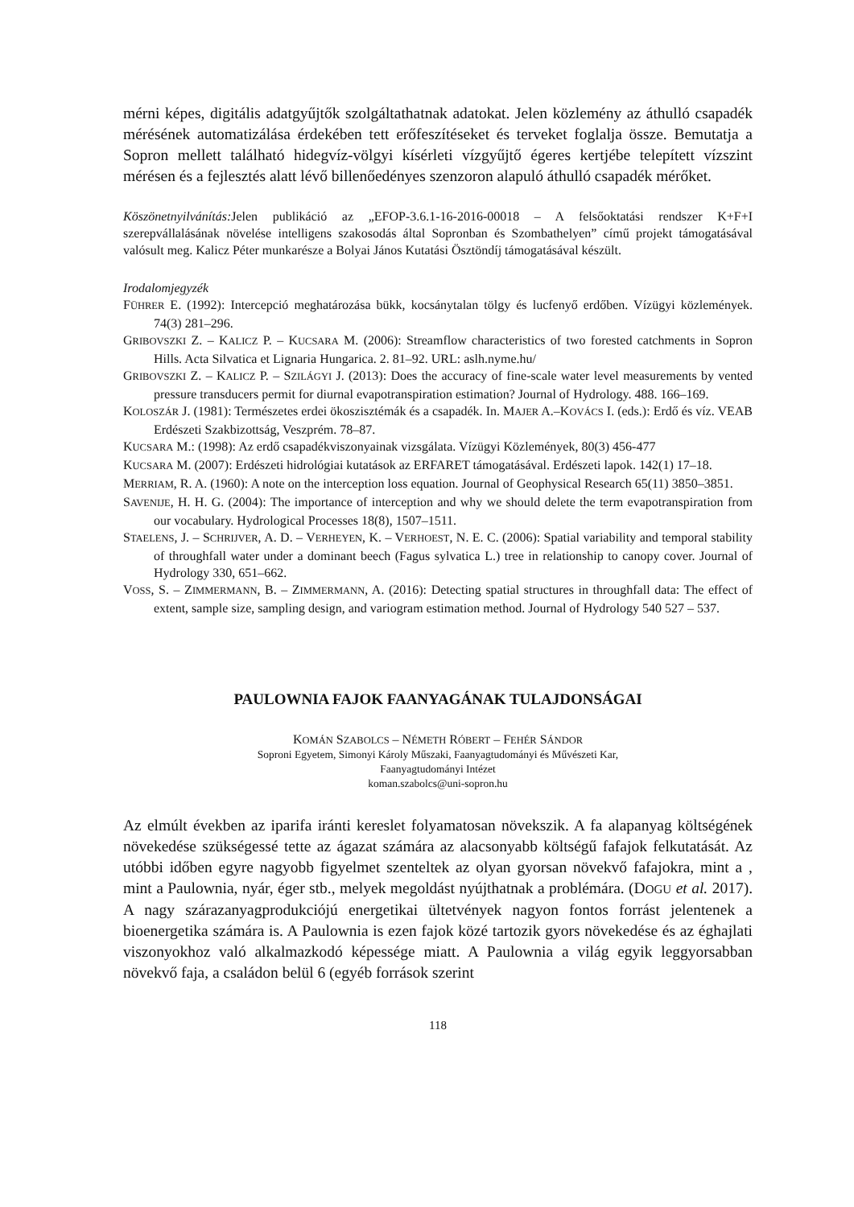mérni képes, digitális adatgyűjtők szolgáltathatnak adatokat. Jelen közlemény az áthulló csapadék mérésének automatizálása érdekében tett erőfeszítéseket és terveket foglalja össze. Bemutatja a Sopron mellett található hidegvíz-völgyi kísérleti vízgyűjtő égeres kertjébe telepített vízszint mérésen és a fejlesztés alatt lévő billenőedényes szenzoron alapuló áthulló csapadék mérőket.
Köszönetnyilvánítás: Jelen publikáció az „EFOP-3.6.1-16-2016-00018 – A felsőoktatási rendszer K+F+I szerepvállalásának növelése intelligens szakosodás által Sopronban és Szombathelyen” című projekt támogatásával valósult meg. Kalicz Péter munkarésze a Bolyai János Kutatási Ösztöndíj támogatásával készült.
Irodalomjegyzék
FÜHRER E. (1992): Intercepció meghatározása bükk, kocsánytalan tölgy és lucfenyő erdőben. Vízügyi közlemények. 74(3) 281–296.
GRIBOVSZKI Z. – KALICZ P. – KUCSARA M. (2006): Streamflow characteristics of two forested catchments in Sopron Hills. Acta Silvatica et Lignaria Hungarica. 2. 81–92. URL: aslh.nyme.hu/
GRIBOVSZKI Z. – KALICZ P. – SZILÁGYI J. (2013): Does the accuracy of fine-scale water level measurements by vented pressure transducers permit for diurnal evapotranspiration estimation? Journal of Hydrology. 488. 166–169.
KOLOSZÁR J. (1981): Természetes erdei ökoszisztémák és a csapadék. In. MAJER A.–KOVÁCS I. (eds.): Erdő és víz. VEAB Erdészeti Szakbizottság, Veszprém. 78–87.
KUCSARA M.: (1998): Az erdő csapadékviszonyainak vizsgálata. Vízügyi Közlemények, 80(3) 456-477
KUCSARA M. (2007): Erdészeti hidrológiai kutatások az ERFARET támogatásával. Erdészeti lapok. 142(1) 17–18.
MERRIAM, R. A. (1960): A note on the interception loss equation. Journal of Geophysical Research 65(11) 3850–3851.
SAVENIJE, H. H. G. (2004): The importance of interception and why we should delete the term evapotranspiration from our vocabulary. Hydrological Processes 18(8), 1507–1511.
STAELENS, J. – SCHRIJVER, A. D. – VERHEYEN, K. – VERHOEST, N. E. C. (2006): Spatial variability and temporal stability of throughfall water under a dominant beech (Fagus sylvatica L.) tree in relationship to canopy cover. Journal of Hydrology 330, 651–662.
VOSS, S. – ZIMMERMANN, B. – ZIMMERMANN, A. (2016): Detecting spatial structures in throughfall data: The effect of extent, sample size, sampling design, and variogram estimation method. Journal of Hydrology 540 527 – 537.
PAULOWNIA FAJOK FAANYAGÁNAK TULAJDONSÁGAI
KOMÁN SZABOLCS – NÉMETH RÓBERT – FEHÉR SÁNDOR
Soproni Egyetem, Simonyi Károly Műszaki, Faanyagtudományi és Művészeti Kar,
Faanyagtudományi Intézet
koman.szabolcs@uni-sopron.hu
Az elmúlt években az iparifa iránti kereslet folyamatosan növekszik. A fa alapanyag költségének növekedése szükségessé tette az ágazat számára az alacsonyabb költségű fafajok felkutatását. Az utóbbi időben egyre nagyobb figyelmet szenteltek az olyan gyorsan növekvő fafajokra, mint a , mint a Paulownia, nyár, éger stb., melyek megoldást nyújthatnak a problémára. (DOGU et al. 2017). A nagy szárazanyagprodukciójú energetikai ültetvények nagyon fontos forrást jelentenek a bioenergetika számára is. A Paulownia is ezen fajok közé tartozik gyors növekedése és az éghajlati viszonyokhoz való alkalmazkodó képessége miatt. A Paulownia a világ egyik leggyorsabban növekvő faja, a családon belül 6 (egyéb források szerint
118